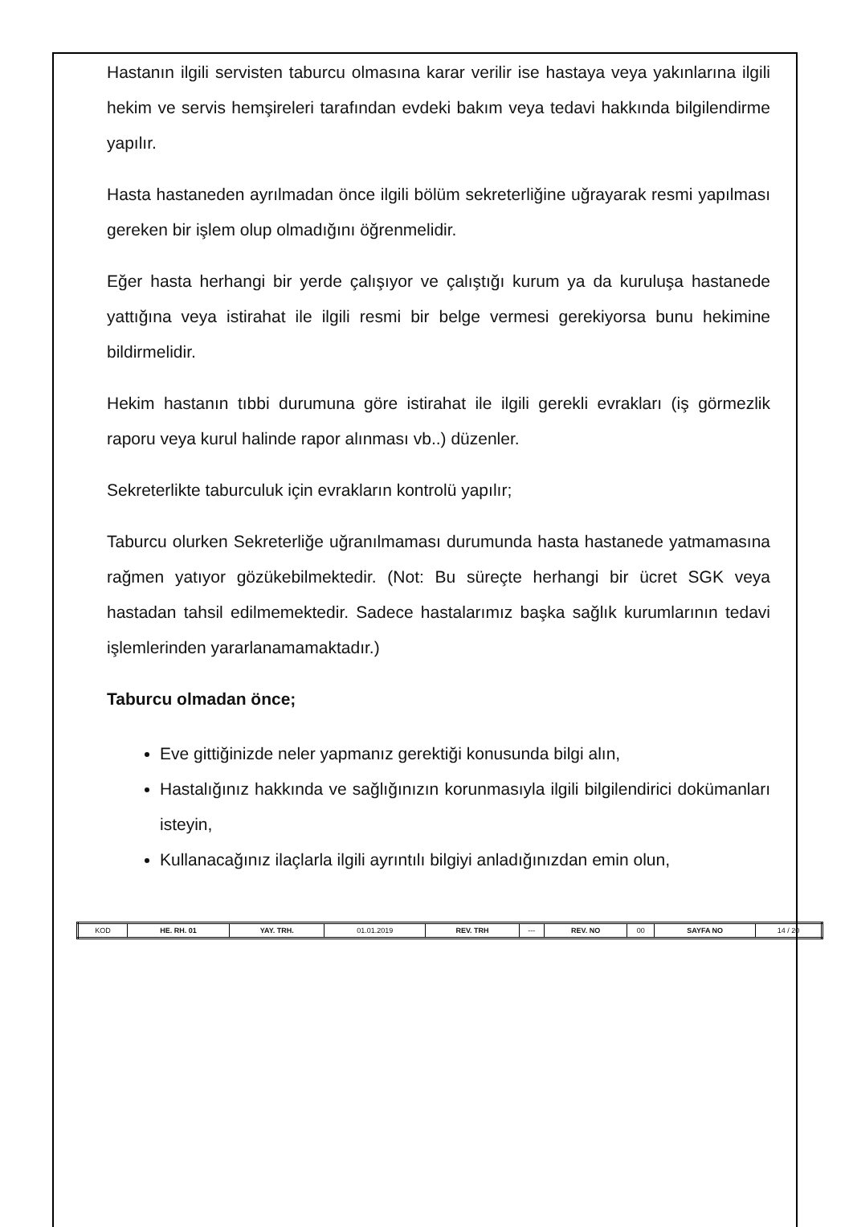Hastanın ilgili servisten taburcu olmasına karar verilir ise hastaya veya yakınlarına ilgili hekim ve servis hemşireleri tarafından evdeki bakım veya tedavi hakkında bilgilendirme yapılır.
Hasta hastaneden ayrılmadan önce ilgili bölüm sekreterliğine uğrayarak resmi yapılması gereken bir işlem olup olmadığını öğrenmelidir.
Eğer hasta herhangi bir yerde çalışıyor ve çalıştığı kurum ya da kuruluşa hastanede yattığına veya istirahat ile ilgili resmi bir belge vermesi gerekiyorsa bunu hekimine bildirmelidir.
Hekim hastanın tıbbi durumuna göre istirahat ile ilgili gerekli evrakları (iş görmezlik raporu veya kurul halinde rapor alınması vb..) düzenler.
Sekreterlikte taburculuk için evrakların kontrolü yapılır;
Taburcu olurken Sekreterliğe uğranılmaması durumunda hasta hastanede yatmamasına rağmen yatıyor gözükebilmektedir. (Not: Bu süreçte herhangi bir ücret SGK veya hastadan tahsil edilmemektedir. Sadece hastalarımız başka sağlık kurumlarının tedavi işlemlerinden yararlanamamaktadır.)
Taburcu olmadan önce;
Eve gittiğinizde neler yapmanız gerektiği konusunda bilgi alın,
Hastalığınız hakkında ve sağlığınızın korunmasıyla ilgili bilgilendirici dokümanları isteyin,
Kullanacağınız ilaçlarla ilgili ayrıntılı bilgiyi anladığınızdan emin olun,
| KOD | HE. RH. 01 | YAY. TRH. | 01.01.2019 | REV. TRH | --- | REV. NO | 00 | SAYFA NO | 14 / 20 |